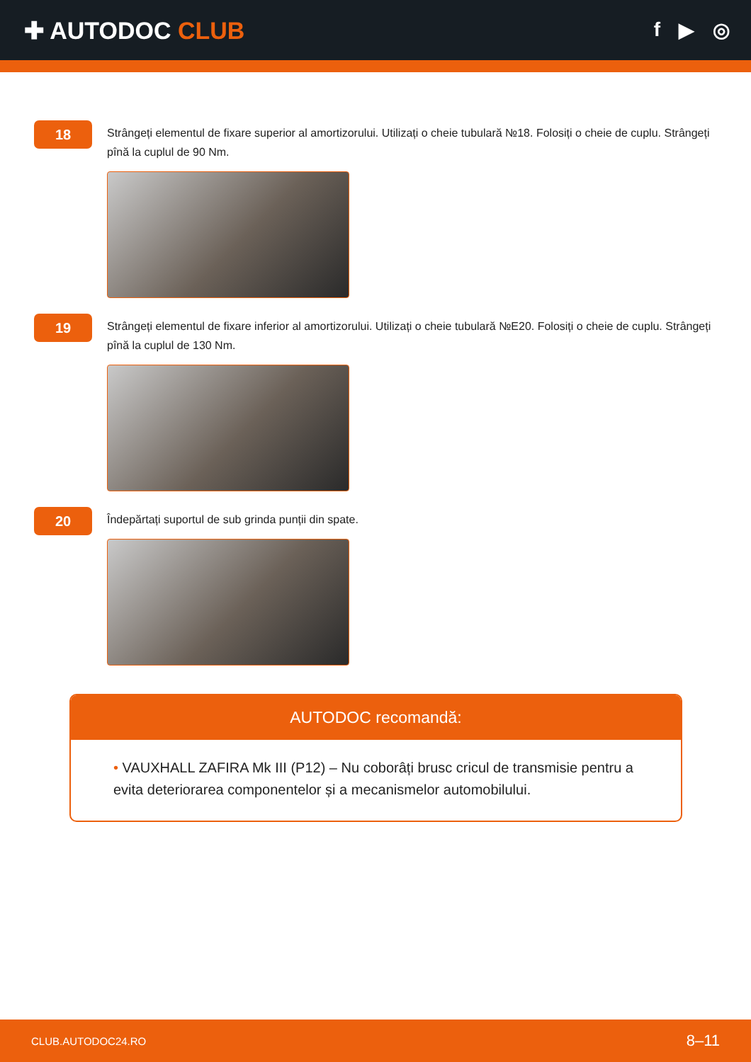✚ AUTODOC CLUB
f ▶ ◎
18
Strângeți elementul de fixare superior al amortizorului. Utilizați o cheie tubulară №18. Folosiți o cheie de cuplu. Strângeți pînă la cuplul de 90 Nm.
19
Strângeți elementul de fixare inferior al amortizorului. Utilizați o cheie tubulară №E20. Folosiți o cheie de cuplu. Strângeți pînă la cuplul de 130 Nm.
20
Îndepărtați suportul de sub grinda punții din spate.
AUTODOC recomandă:
• VAUXHALL ZAFIRA Mk III (P12) – Nu coborâți brusc cricul de transmisie pentru a evita deteriorarea componentelor și a mecanismelor automobilului.
CLUB.AUTODOC24.RO 8–11